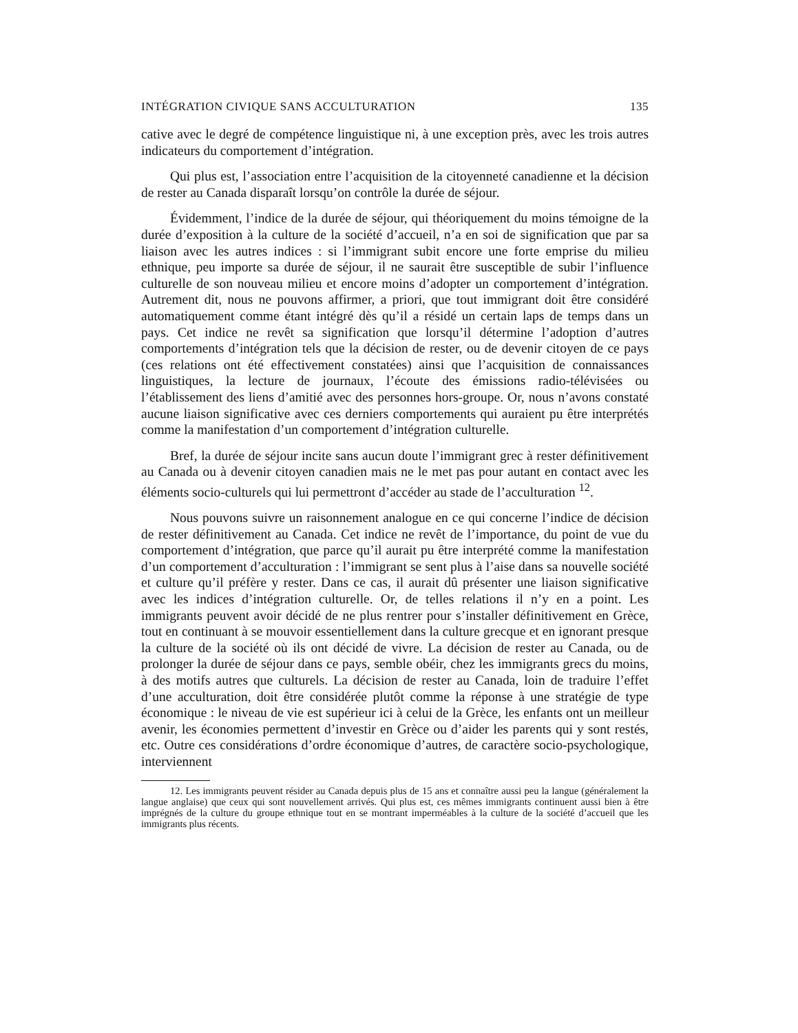INTÉGRATION CIVIQUE SANS ACCULTURATION 135
cative avec le degré de compétence linguistique ni, à une exception près, avec les trois autres indicateurs du comportement d’intégration.
Qui plus est, l’association entre l’acquisition de la citoyenneté canadienne et la décision de rester au Canada disparaît lorsqu’on contrôle la durée de séjour.
Évidemment, l’indice de la durée de séjour, qui théoriquement du moins témoigne de la durée d’exposition à la culture de la société d’accueil, n’a en soi de signification que par sa liaison avec les autres indices : si l’immigrant subit encore une forte emprise du milieu ethnique, peu importe sa durée de séjour, il ne saurait être susceptible de subir l’influence culturelle de son nouveau milieu et encore moins d’adopter un comportement d’intégration. Autrement dit, nous ne pouvons affirmer, a priori, que tout immigrant doit être considéré automatiquement comme étant intégré dès qu’il a résidé un certain laps de temps dans un pays. Cet indice ne revêt sa signification que lorsqu’il détermine l’adoption d’autres comportements d’intégration tels que la décision de rester, ou de devenir citoyen de ce pays (ces relations ont été effectivement constatées) ainsi que l’acquisition de connaissances linguistiques, la lecture de journaux, l’écoute des émissions radio-télévisées ou l’établissement des liens d’amitié avec des personnes hors-groupe. Or, nous n’avons constaté aucune liaison significative avec ces derniers comportements qui auraient pu être interprétés comme la manifestation d’un comportement d’intégration culturelle.
Bref, la durée de séjour incite sans aucun doute l’immigrant grec à rester définitivement au Canada ou à devenir citoyen canadien mais ne le met pas pour autant en contact avec les éléments socio-culturels qui lui permettront d’accéder au stade de l’acculturation <sup>12</sup>.
Nous pouvons suivre un raisonnement analogue en ce qui concerne l’indice de décision de rester définitivement au Canada. Cet indice ne revêt de l’importance, du point de vue du comportement d’intégration, que parce qu’il aurait pu être interprété comme la manifestation d’un comportement d’acculturation : l’immigrant se sent plus à l’aise dans sa nouvelle société et culture qu’il préfère y rester. Dans ce cas, il aurait dû présenter une liaison significative avec les indices d’intégration culturelle. Or, de telles relations il n’y en a point. Les immigrants peuvent avoir décidé de ne plus rentrer pour s’installer définitivement en Grèce, tout en continuant à se mouvoir essentiellement dans la culture grecque et en ignorant presque la culture de la société où ils ont décidé de vivre. La décision de rester au Canada, ou de prolonger la durée de séjour dans ce pays, semble obéir, chez les immigrants grecs du moins, à des motifs autres que culturels. La décision de rester au Canada, loin de traduire l’effet d’une acculturation, doit être considérée plutôt comme la réponse à une stratégie de type économique : le niveau de vie est supérieur ici à celui de la Grèce, les enfants ont un meilleur avenir, les économies permettent d’investir en Grèce ou d’aider les parents qui y sont restés, etc. Outre ces considérations d’ordre économique d’autres, de caractère socio-psychologique, interviennent
12. Les immigrants peuvent résider au Canada depuis plus de 15 ans et connaître aussi peu la langue (généralement la langue anglaise) que ceux qui sont nouvellement arrivés. Qui plus est, ces mêmes immigrants continuent aussi bien à être imprégnés de la culture du groupe ethnique tout en se montrant imperméables à la culture de la société d’accueil que les immigrants plus récents.